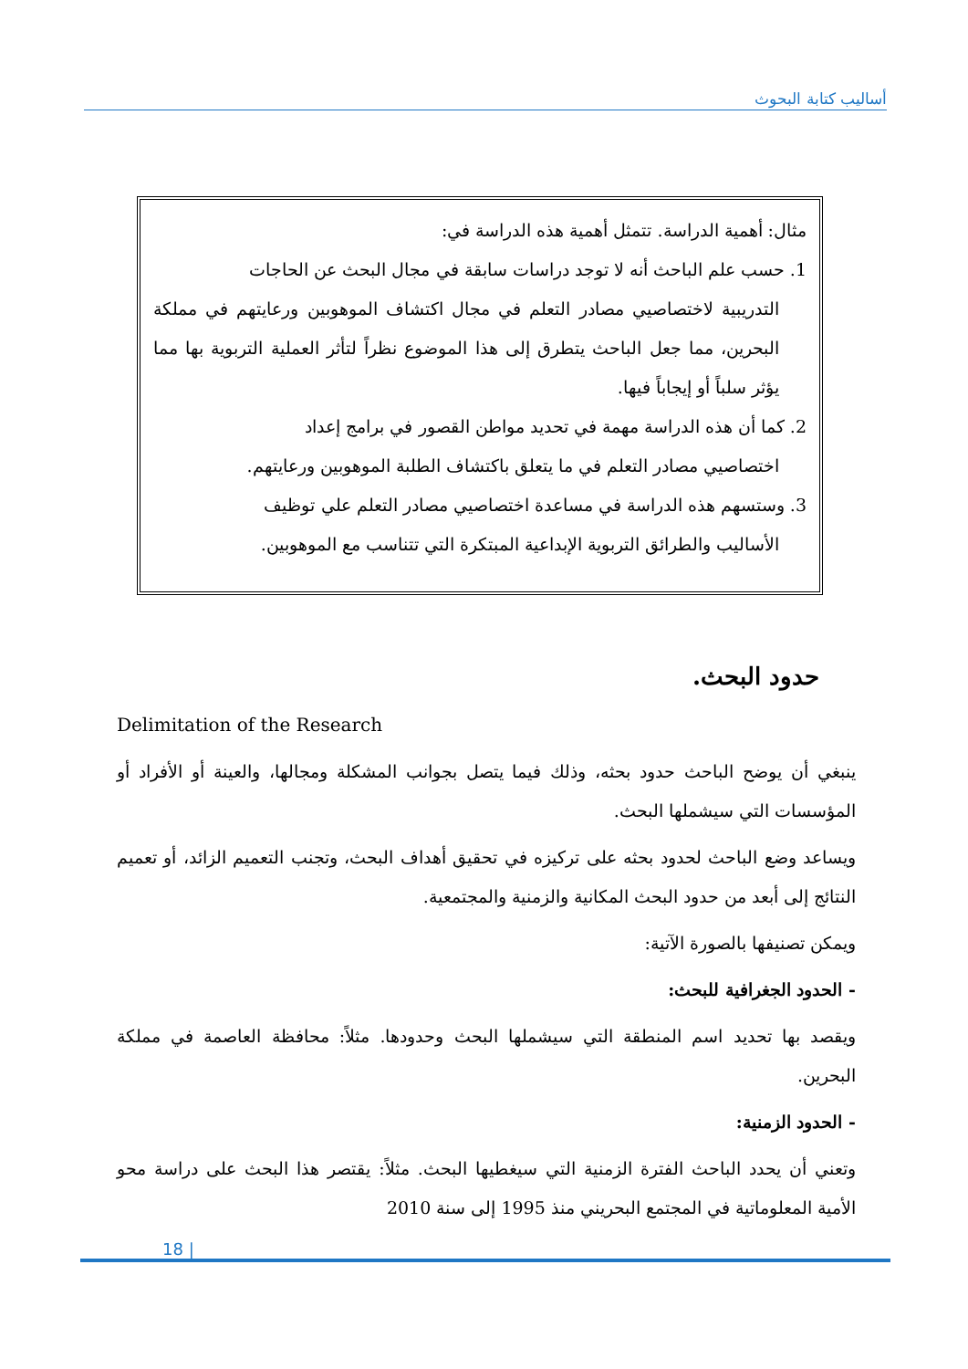أساليب كتابة البحوث
مثال: أهمية الدراسة. تتمثل أهمية هذه الدراسة في:
1. حسب علم الباحث أنه لا توجد دراسات سابقة في مجال البحث عن الحاجات
التدريبية لاختصاصيي مصادر التعلم في مجال اكتشاف الموهوبين ورعايتهم في مملكة البحرين، مما جعل الباحث يتطرق إلى هذا الموضوع نظراً لتأثر العملية التربوية بها مما يؤثر سلباً أو إيجاباً فيها.
2. كما أن هذه الدراسة مهمة في تحديد مواطن القصور في برامج إعداد
اختصاصيي مصادر التعلم في ما يتعلق باكتشاف الطلبة الموهوبين ورعايتهم.
3. وستسهم هذه الدراسة في مساعدة اختصاصيي مصادر التعلم علي توظيف
الأساليب والطرائق التربوية الإبداعية المبتكرة التي تتناسب مع الموهوبين.
حدود البحث.
Delimitation of the Research
ينبغي أن يوضح الباحث حدود بحثه، وذلك فيما يتصل بجوانب المشكلة ومجالها، والعينة أو الأفراد أو المؤسسات التي سيشملها البحث.
ويساعد وضع الباحث لحدود بحثه على تركيزه في تحقيق أهداف البحث، وتجنب التعميم الزائد، أو تعميم النتائج إلى أبعد من حدود البحث المكانية والزمنية والمجتمعية.
ويمكن تصنيفها بالصورة الآتية:
- الحدود الجغرافية للبحث:
ويقصد بها تحديد اسم المنطقة التي سيشملها البحث وحدودها. مثلاً: محافظة العاصمة في مملكة البحرين.
- الحدود الزمنية:
وتعني أن يحدد الباحث الفترة الزمنية التي سيغطيها البحث. مثلاً: يقتصر هذا البحث على دراسة محو الأمية المعلوماتية في المجتمع البحريني منذ 1995 إلى سنة 2010
18 |